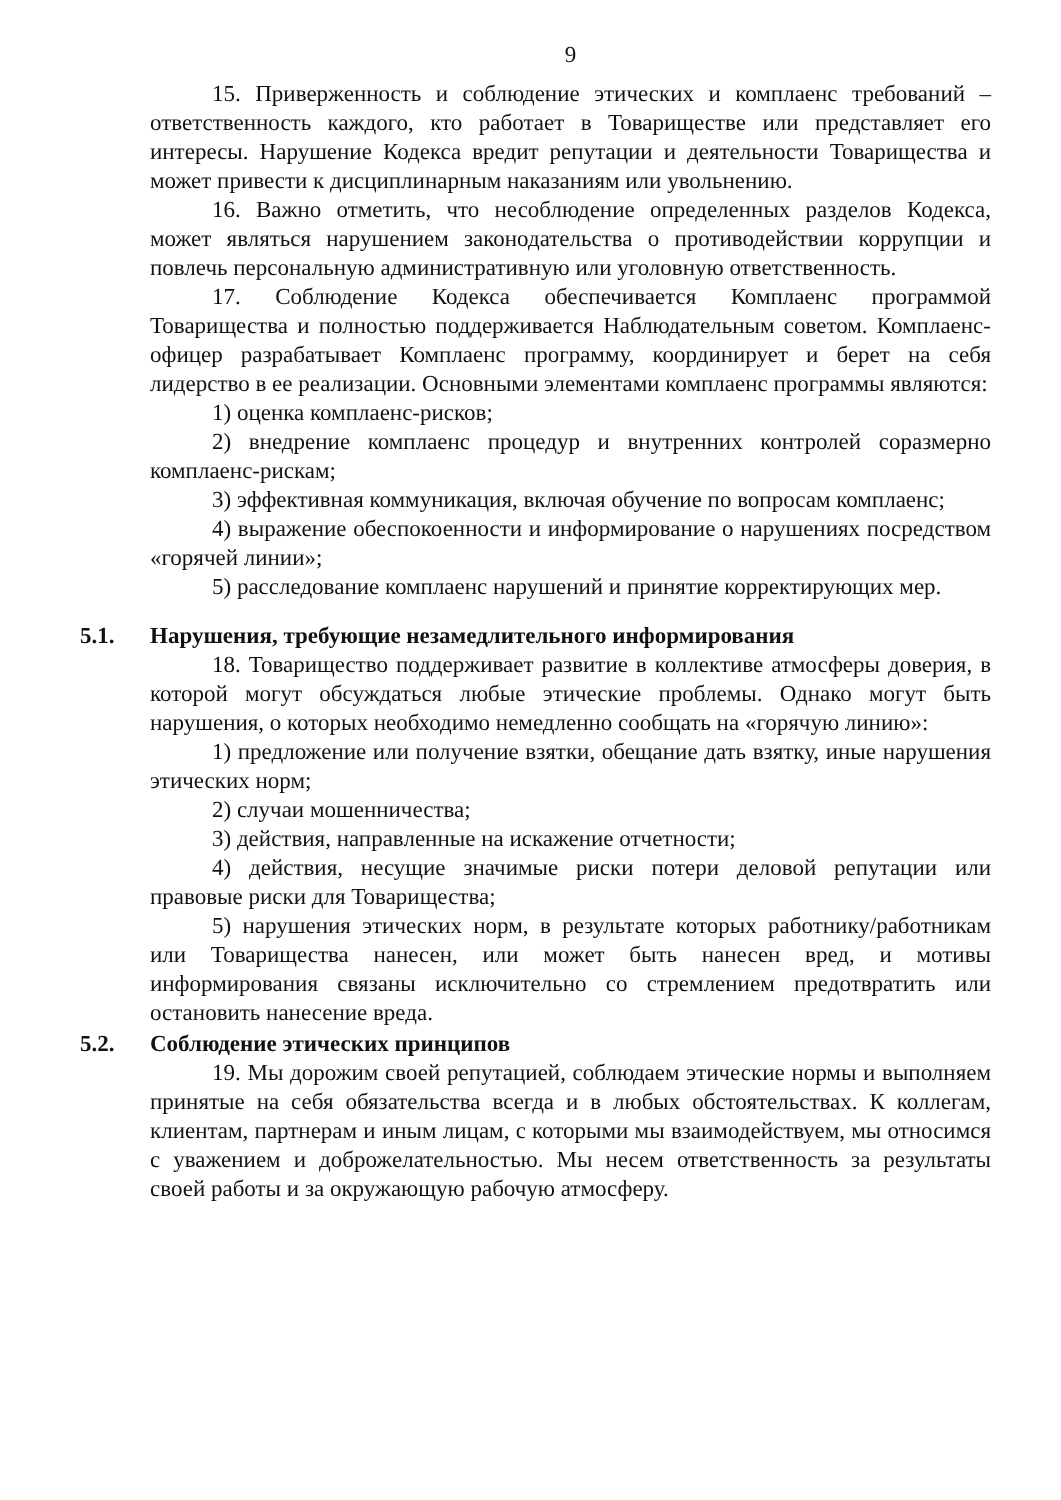9
15. Приверженность и соблюдение этических и комплаенс требований – ответственность каждого, кто работает в Товариществе или представляет его интересы. Нарушение Кодекса вредит репутации и деятельности Товарищества и может привести к дисциплинарным наказаниям или увольнению.
16. Важно отметить, что несоблюдение определенных разделов Кодекса, может являться нарушением законодательства о противодействии коррупции и повлечь персональную административную или уголовную ответственность.
17. Соблюдение Кодекса обеспечивается Комплаенс программой Товарищества и полностью поддерживается Наблюдательным советом. Комплаенс-офицер разрабатывает Комплаенс программу, координирует и берет на себя лидерство в ее реализации. Основными элементами комплаенс программы являются:
1) оценка комплаенс-рисков;
2) внедрение комплаенс процедур и внутренних контролей соразмерно комплаенс-рискам;
3) эффективная коммуникация, включая обучение по вопросам комплаенс;
4) выражение обеспокоенности и информирование о нарушениях посредством «горячей линии»;
5) расследование комплаенс нарушений и принятие корректирующих мер.
5.1. Нарушения, требующие незамедлительного информирования
18. Товарищество поддерживает развитие в коллективе атмосферы доверия, в которой могут обсуждаться любые этические проблемы. Однако могут быть нарушения, о которых необходимо немедленно сообщать на «горячую линию»:
1) предложение или получение взятки, обещание дать взятку, иные нарушения этических норм;
2) случаи мошенничества;
3) действия, направленные на искажение отчетности;
4) действия, несущие значимые риски потери деловой репутации или правовые риски для Товарищества;
5) нарушения этических норм, в результате которых работнику/работникам или Товарищества нанесен, или может быть нанесен вред, и мотивы информирования связаны исключительно со стремлением предотвратить или остановить нанесение вреда.
5.2. Соблюдение этических принципов
19. Мы дорожим своей репутацией, соблюдаем этические нормы и выполняем принятые на себя обязательства всегда и в любых обстоятельствах. К коллегам, клиентам, партнерам и иным лицам, с которыми мы взаимодействуем, мы относимся с уважением и доброжелательностью. Мы несем ответственность за результаты своей работы и за окружающую рабочую атмосферу.